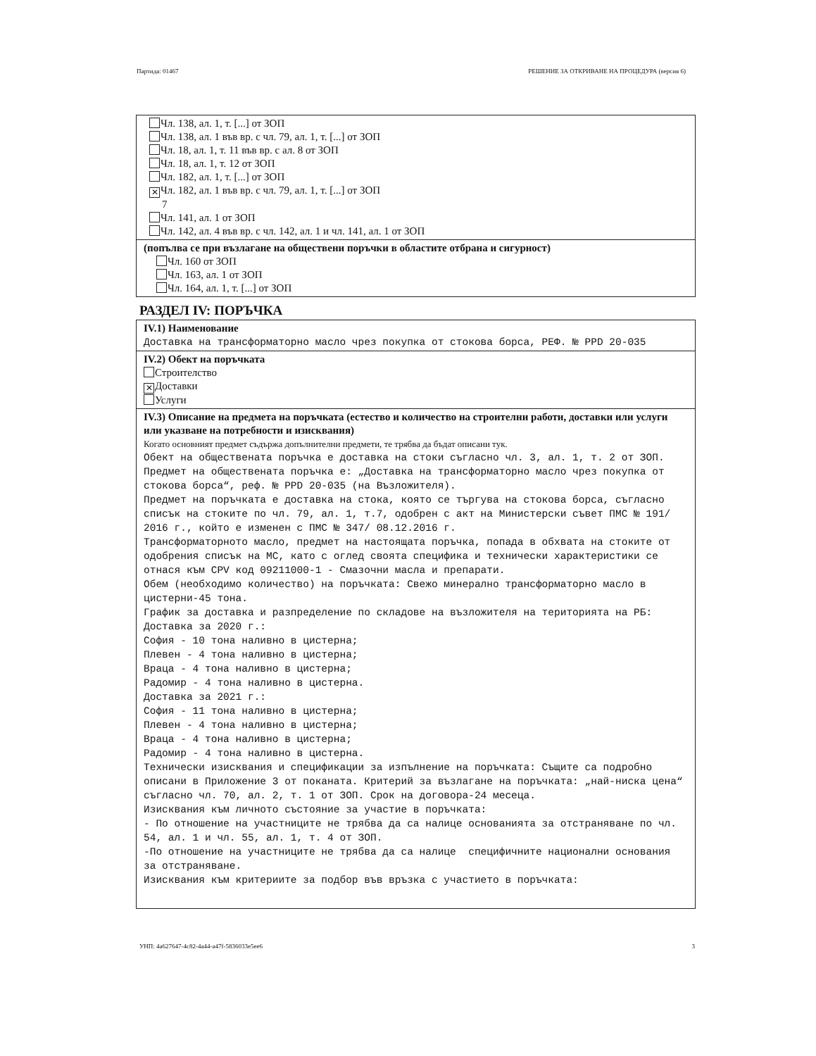Партида: 01467 РЕШЕНИЕ ЗА ОТКРИВАНЕ НА ПРОЦЕДУРА (версия 6)
Чл. 138, ал. 1, т. [...] от ЗОП
Чл. 138, ал. 1 във вр. с чл. 79, ал. 1, т. [...] от ЗОП
Чл. 18, ал. 1, т. 11 във вр. с ал. 8 от ЗОП
Чл. 18, ал. 1, т. 12 от ЗОП
Чл. 182, ал. 1, т. [...] от ЗОП
✕ Чл. 182, ал. 1 във вр. с чл. 79, ал. 1, т. [...] от ЗОП
7
Чл. 141, ал. 1 от ЗОП
Чл. 142, ал. 4 във вр. с чл. 142, ал. 1 и чл. 141, ал. 1 от ЗОП
(попълва се при възлагане на обществени поръчки в областите отбрана и сигурност)
Чл. 160 от ЗОП
Чл. 163, ал. 1 от ЗОП
Чл. 164, ал. 1, т. [...] от ЗОП
РАЗДЕЛ IV: ПОРЪЧКА
IV.1) Наименование
Доставка на трансформаторно масло чрез покупка от стокова борса, РЕФ. № PPD 20-035
IV.2) Обект на поръчката
Строителство
✕ Доставки
Услуги
IV.3) Описание на предмета на поръчката (естество и количество на строителни работи, доставки или услуги или указване на потребности и изисквания)
Когато основният предмет съдържа допълнителни предмети, те трябва да бъдат описани тук.
Обект на обществената поръчка е доставка на стоки съгласно чл. 3, ал. 1, т. 2 от ЗОП. Предмет на обществената поръчка е: „Доставка на трансформаторно масло чрез покупка от стокова борса“, реф. № PPD 20-035 (на Възложителя). Предмет на поръчката е доставка на стока, която се търгува на стокова борса, съгласно списък на стоките по чл. 79, ал. 1, т.7, одобрен с акт на Министерски съвет ПМС № 191/ 2016 г., който е изменен с ПМС № 347/ 08.12.2016 г. Трансформаторното масло, предмет на настоящата поръчка, попада в обхвата на стоките от одобрения списък на МС, като с оглед своята специфика и технически характеристики се отнася към CPV код 09211000-1 - Смазочни масла и препарати. Обем (необходимо количество) на поръчката: Свежо минерално трансформаторно масло в цистерни-45 тона. График за доставка и разпределение по складове на възложителя на територията на РБ: Доставка за 2020 г.: София - 10 тона наливно в цистерна; Плевен - 4 тона наливно в цистерна; Враца - 4 тона наливно в цистерна; Радомир - 4 тона наливно в цистерна. Доставка за 2021 г.: София - 11 тона наливно в цистерна; Плевен - 4 тона наливно в цистерна; Враца - 4 тона наливно в цистерна; Радомир - 4 тона наливно в цистерна. Технически изисквания и спецификации за изпълнение на поръчката: Същите са подробно описани в Приложение 3 от поканата. Критерий за възлагане на поръчката: „най-ниска цена“ съгласно чл. 70, ал. 2, т. 1 от ЗОП. Срок на договора-24 месеца. Изисквания към личното състояние за участие в поръчката: - По отношение на участниците не трябва да са налице основанията за отстраняване по чл. 54, ал. 1 и чл. 55, ал. 1, т. 4 от ЗОП. -По отношение на участниците не трябва да са налице специфичните национални основания за отстраняване. Изисквания към критериите за подбор във връзка с участието в поръчката:
УНП: 4a627647-4c82-4a44-a47f-5836033e5ee6 3